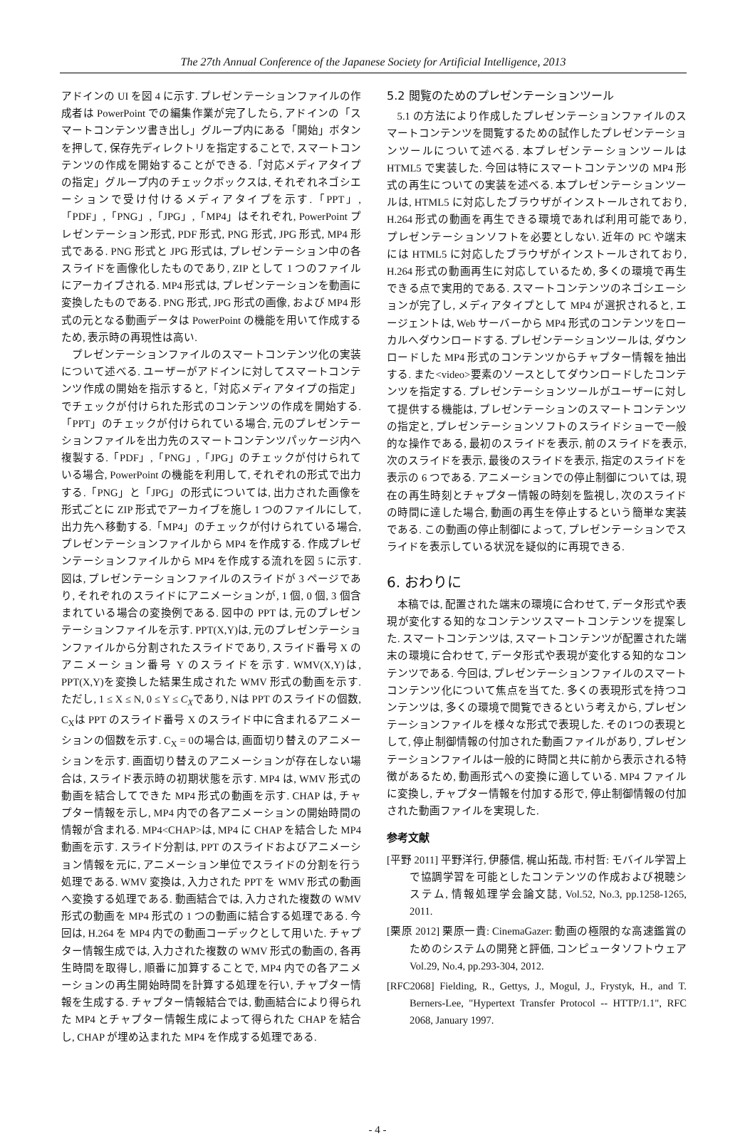The 27th Annual Conference of the Japanese Society for Artificial Intelligence, 2013
アドインの UI を図 4 に示す. プレゼンテーションファイルの作成者は PowerPoint での編集作業が完了したら, アドインの「スマートコンテンツ書き出し」グループ内にある「開始」ボタンを押して, 保存先ディレクトリを指定することで, スマートコンテンツの作成を開始することができる.「対応メディアタイプの指定」グループ内のチェックボックスは, それぞれネゴシエーションで受け付けるメディアタイプを示す.「PPT」,「PDF」,「PNG」,「JPG」,「MP4」はそれぞれ, PowerPoint プレゼンテーション形式, PDF 形式, PNG 形式, JPG 形式, MP4 形式である. PNG 形式と JPG 形式は, プレゼンテーション中の各スライドを画像化したものであり, ZIP として 1 つのファイルにアーカイブされる. MP4 形式は, プレゼンテーションを動画に変換したものである. PNG 形式, JPG 形式の画像, および MP4 形式の元となる動画データは PowerPoint の機能を用いて作成するため, 表示時の再現性は高い.
プレゼンテーションファイルのスマートコンテンツ化の実装について述べる. ユーザーがアドインに対してスマートコンテンツ作成の開始を指示すると,「対応メディアタイプの指定」でチェックが付けられた形式のコンテンツの作成を開始する.「PPT」のチェックが付けられている場合, 元のプレゼンテーションファイルを出力先のスマートコンテンツパッケージ内へ複製する.「PDF」,「PNG」,「JPG」のチェックが付けられている場合, PowerPoint の機能を利用して, それぞれの形式で出力する.「PNG」と「JPG」の形式については, 出力された画像を形式ごとに ZIP 形式でアーカイブを施し 1 つのファイルにして, 出力先へ移動する.「MP4」のチェックが付けられている場合, プレゼンテーションファイルから MP4 を作成する. 作成プレゼンテーションファイルから MP4 を作成する流れを図 5 に示す. 図は, プレゼンテーションファイルのスライドが 3 ページであり, それぞれのスライドにアニメーションが, 1 個, 0 個, 3 個含まれている場合の変換例である. 図中の PPT は, 元のプレゼンテーションファイルを示す. PPT(X,Y)は, 元のプレゼンテーションファイルから分割されたスライドであり, スライド番号 X のアニメーション番号 Y のスライドを示す. WMV(X,Y)は, PPT(X,Y)を変換した結果生成された WMV 形式の動画を示す. ただし, 1 ≤ X ≤ N, 0 ≤ Y ≤ C<sub>X</sub>であり, Nは PPT のスライドの個数, C<sub>X</sub>は PPT のスライド番号 X のスライド中に含まれるアニメーションの個数を示す. C<sub>X</sub> = 0の場合は, 画面切り替えのアニメーションを示す. 画面切り替えのアニメーションが存在しない場合は, スライド表示時の初期状態を示す. MP4 は, WMV 形式の動画を結合してできた MP4 形式の動画を示す. CHAP は, チャプター情報を示し, MP4 内での各アニメーションの開始時間の情報が含まれる. MP4<CHAP>は, MP4 に CHAP を結合した MP4 動画を示す. スライド分割は, PPT のスライドおよびアニメーション情報を元に, アニメーション単位でスライドの分割を行う処理である. WMV 変換は, 入力された PPT を WMV 形式の動画へ変換する処理である. 動画結合では, 入力された複数の WMV 形式の動画を MP4 形式の 1 つの動画に結合する処理である. 今回は, H.264 を MP4 内での動画コーデックとして用いた. チャプター情報生成では, 入力された複数の WMV 形式の動画の, 各再生時間を取得し, 順番に加算することで, MP4 内での各アニメーションの再生開始時間を計算する処理を行い, チャプター情報を生成する. チャプター情報結合では, 動画結合により得られた MP4 とチャプター情報生成によって得られた CHAP を結合し, CHAP が埋め込まれた MP4 を作成する処理である.
5.2 閲覧のためのプレゼンテーションツール
5.1 の方法により作成したプレゼンテーションファイルのスマートコンテンツを閲覧するための試作したプレゼンテーションツールについて述べる. 本プレゼンテーションツールは HTML5 で実装した. 今回は特にスマートコンテンツの MP4 形式の再生についての実装を述べる. 本プレゼンテーションツールは, HTML5 に対応したブラウザがインストールされており, H.264 形式の動画を再生できる環境であれば利用可能であり, プレゼンテーションソフトを必要としない. 近年の PC や端末には HTML5 に対応したブラウザがインストールされており, H.264 形式の動画再生に対応しているため, 多くの環境で再生できる点で実用的である. スマートコンテンツのネゴシエーションが完了し, メディアタイプとして MP4 が選択されると, エージェントは, Web サーバーから MP4 形式のコンテンツをローカルへダウンロードする. プレゼンテーションツールは, ダウンロードした MP4 形式のコンテンツからチャプター情報を抽出する. また<video>要素のソースとしてダウンロードしたコンテンツを指定する. プレゼンテーションツールがユーザーに対して提供する機能は, プレゼンテーションのスマートコンテンツの指定と, プレゼンテーションソフトのスライドショーで一般的な操作である, 最初のスライドを表示, 前のスライドを表示, 次のスライドを表示, 最後のスライドを表示, 指定のスライドを表示の 6 つである. アニメーションでの停止制御については, 現在の再生時刻とチャプター情報の時刻を監視し, 次のスライドの時間に達した場合, 動画の再生を停止するという簡単な実装である. この動画の停止制御によって, プレゼンテーションでスライドを表示している状況を疑似的に再現できる.
6. おわりに
本稿では, 配置された端末の環境に合わせて, データ形式や表現が変化する知的なコンテンツスマートコンテンツを提案した. スマートコンテンツは, スマートコンテンツが配置された端末の環境に合わせて, データ形式や表現が変化する知的なコンテンツである. 今回は, プレゼンテーションファイルのスマートコンテンツ化について焦点を当てた. 多くの表現形式を持つコンテンツは, 多くの環境で閲覧できるという考えから, プレゼンテーションファイルを様々な形式で表現した. その1つの表現として, 停止制御情報の付加された動画ファイルがあり, プレゼンテーションファイルは一般的に時間と共に前から表示される特徴があるため, 動画形式への変換に適している. MP4 ファイルに変換し, チャプター情報を付加する形で, 停止制御情報の付加された動画ファイルを実現した.
参考文献
[平野 2011] 平野洋行, 伊藤信, 梶山拓哉, 市村哲: モバイル学習上で協調学習を可能としたコンテンツの作成および視聴システム, 情報処理学会論文誌, Vol.52, No.3, pp.1258-1265, 2011.
[栗原 2012] 栗原一貴: CinemaGazer: 動画の極限的な高速鑑賞のためのシステムの開発と評価, コンピュータソフトウェア Vol.29, No.4, pp.293-304, 2012.
[RFC2068] Fielding, R., Gettys, J., Mogul, J., Frystyk, H., and T. Berners-Lee, "Hypertext Transfer Protocol -- HTTP/1.1", RFC 2068, January 1997.
- 4 -